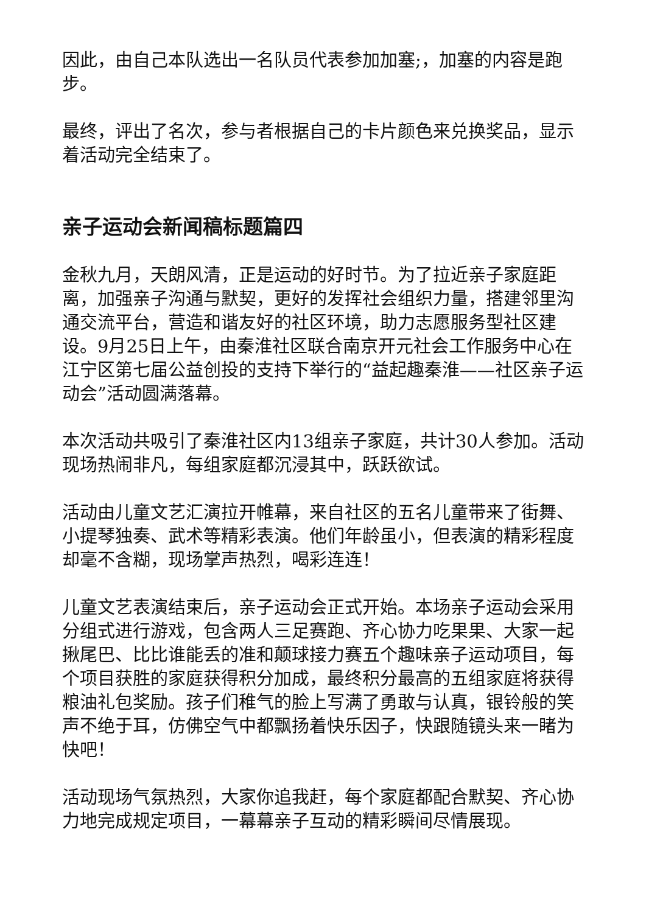因此，由自己本队选出一名队员代表参加加塞;，加塞的内容是跑步。
最终，评出了名次，参与者根据自己的卡片颜色来兑换奖品，显示着活动完全结束了。
亲子运动会新闻稿标题篇四
金秋九月，天朗风清，正是运动的好时节。为了拉近亲子家庭距离，加强亲子沟通与默契，更好的发挥社会组织力量，搭建邻里沟通交流平台，营造和谐友好的社区环境，助力志愿服务型社区建设。9月25日上午，由秦淮社区联合南京开元社会工作服务中心在江宁区第七届公益创投的支持下举行的“益起趣秦淮——社区亲子运动会”活动圆满落幕。
本次活动共吸引了秦淮社区内13组亲子家庭，共计30人参加。活动现场热闹非凡，每组家庭都沉浸其中，跃跃欲试。
活动由儿童文艺汇演拉开帷幕，来自社区的五名儿童带来了街舞、小提琴独奏、武术等精彩表演。他们年龄虽小，但表演的精彩程度却毫不含糊，现场掌声热烈，喝彩连连！
儿童文艺表演结束后，亲子运动会正式开始。本场亲子运动会采用分组式进行游戏，包含两人三足赛跑、齐心协力吃果果、大家一起揪尾巴、比比谁能丢的准和颠球接力赛五个趣味亲子运动项目，每个项目获胜的家庭获得积分加成，最终积分最高的五组家庭将获得粮油礼包奖励。孩子们稚气的脸上写满了勇敢与认真，银铃般的笑声不绝于耳，仿佛空气中都飘扬着快乐因子，快跟随镜头来一睹为快吧！
活动现场气氛热烈，大家你追我赶，每个家庭都配合默契、齐心协力地完成规定项目，一幕幕亲子互动的精彩瞬间尽情展现。